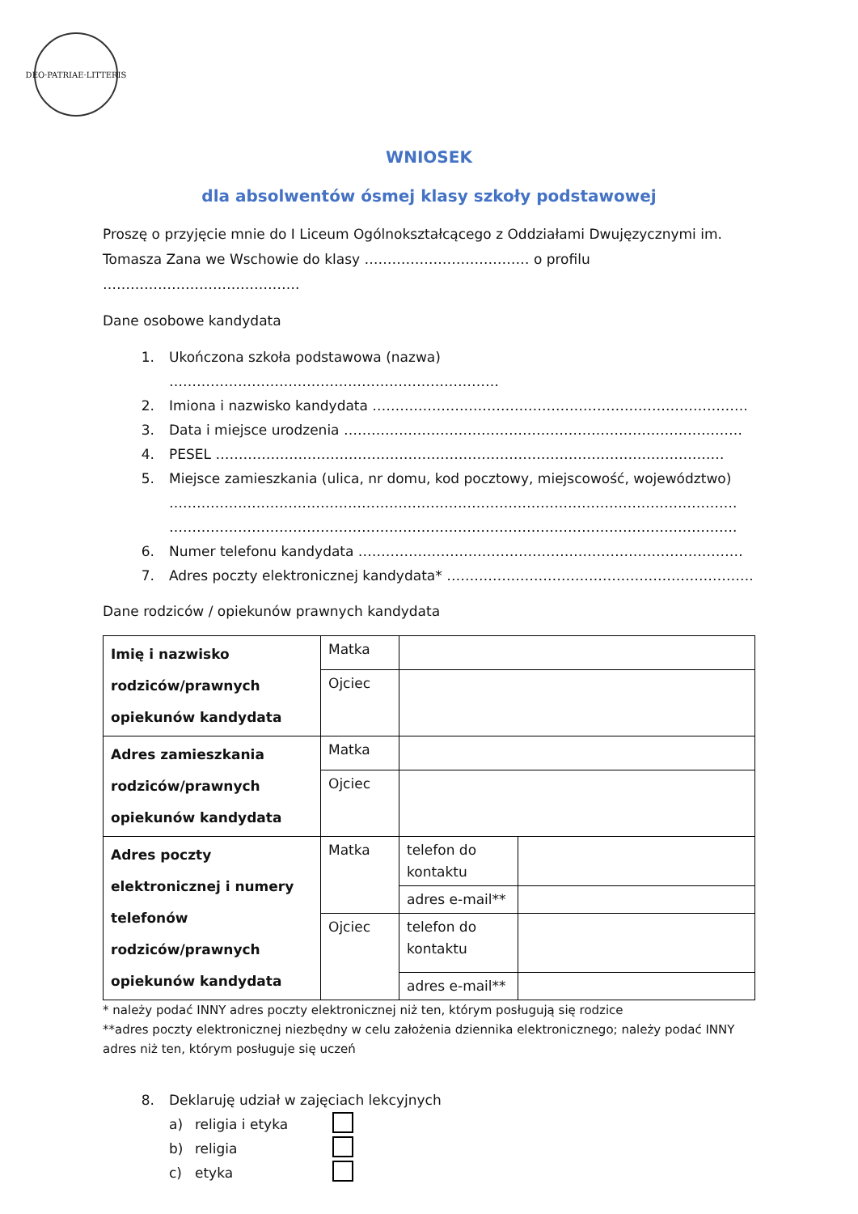DEO·PATRIAE·LITTERIS
WNIOSEK
dla absolwentów ósmej klasy szkoły podstawowej
Proszę o przyjęcie mnie do I Liceum Ogólnokształcącego z Oddziałami Dwujęzycznymi im. Tomasza Zana we Wschowie do klasy ……………………………… o profilu …………………………………….
Dane osobowe kandydata
1. Ukończona szkoła podstawowa (nazwa) ………………………………………………………………
2. Imiona i nazwisko kandydata ……………………………………………………………………….
3. Data i miejsce urodzenia ……………………………………………………………………………
4. PESEL …………………………………………………………………………………………………
5. Miejsce zamieszkania (ulica, nr domu, kod pocztowy, miejscowość, województwo)
…………………………………………………………………………………………………………….
…………………………………………………………………………………………………………….
6. Numer telefonu kandydata …………………………………………………………………………
7. Adres poczty elektronicznej kandydata* ………………………………………………………….
Dane rodziców / opiekunów prawnych kandydata
| Imię i nazwisko rodziców/prawnych opiekunów kandydata | Matka | | |
| | Ojciec | | |
| Adres zamieszkania rodziców/prawnych opiekunów kandydata | Matka | | |
| | Ojciec | | |
| Adres poczty elektronicznej i numery telefonów rodziców/prawnych opiekunów kandydata | Matka | telefon do kontaktu | |
| | | adres e-mail** | |
| | Ojciec | telefon do kontaktu | |
| | | adres e-mail** | |
* należy podać INNY adres poczty elektronicznej niż ten, którym posługują się rodzice
**adres poczty elektronicznej niezbędny w celu założenia dziennika elektronicznego; należy podać INNY adres niż ten, którym posługuje się uczeń
8. Deklaruję udział w zajęciach lekcyjnych
a) religia i etyka
b) religia
c) etyka